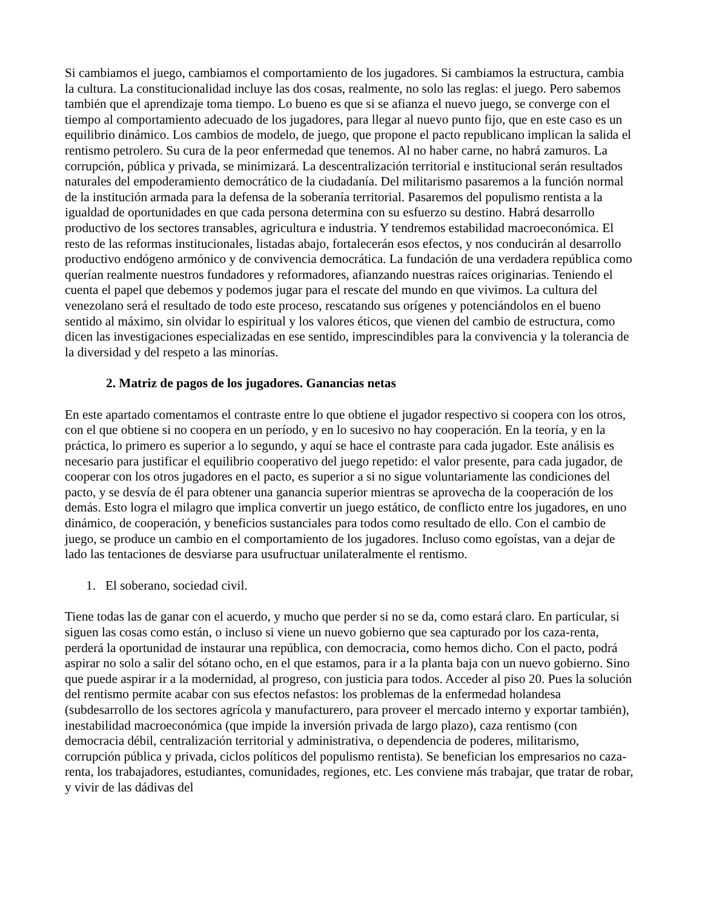Si cambiamos el juego, cambiamos el comportamiento de los jugadores. Si cambiamos la estructura, cambia la cultura. La constitucionalidad incluye las dos cosas, realmente, no solo las reglas: el juego. Pero sabemos también que el aprendizaje toma tiempo. Lo bueno es que si se afianza el nuevo juego, se converge con el tiempo al comportamiento adecuado de los jugadores, para llegar al nuevo punto fijo, que en este caso es un equilibrio dinámico. Los cambios de modelo, de juego, que propone el pacto republicano implican la salida el rentismo petrolero. Su cura de la peor enfermedad que tenemos. Al no haber carne, no habrá zamuros. La corrupción, pública y privada, se minimizará. La descentralización territorial e institucional serán resultados naturales del empoderamiento democrático de la ciudadanía. Del militarismo pasaremos a la función normal de la institución armada para la defensa de la soberanía territorial. Pasaremos del populismo rentista a la igualdad de oportunidades en que cada persona determina con su esfuerzo su destino. Habrá desarrollo productivo de los sectores transables, agricultura e industria. Y tendremos estabilidad macroeconómica. El resto de las reformas institucionales, listadas abajo, fortalecerán esos efectos, y nos conducirán al desarrollo productivo endógeno armónico y de convivencia democrática. La fundación de una verdadera república como querían realmente nuestros fundadores y reformadores, afianzando nuestras raíces originarias. Teniendo el cuenta el papel que debemos y podemos jugar para el rescate del mundo en que vivimos. La cultura del venezolano será el resultado de todo este proceso, rescatando sus orígenes y potenciándolos en el bueno sentido al máximo, sin olvidar lo espiritual y los valores éticos, que vienen del cambio de estructura, como dicen las investigaciones especializadas en ese sentido, imprescindibles para la convivencia y la tolerancia de la diversidad y del respeto a las minorías.
2. Matriz de pagos de los jugadores. Ganancias netas
En este apartado comentamos el contraste entre lo que obtiene el jugador respectivo si coopera con los otros, con el que obtiene si no coopera en un período, y en lo sucesivo no hay cooperación. En la teoría, y en la práctica, lo primero es superior a lo segundo, y aquí se hace el contraste para cada jugador. Este análisis es necesario para justificar el equilibrio cooperativo del juego repetido: el valor presente, para cada jugador, de cooperar con los otros jugadores en el pacto, es superior a si no sigue voluntariamente las condiciones del pacto, y se desvía de él para obtener una ganancia superior mientras se aprovecha de la cooperación de los demás. Esto logra el milagro que implica convertir un juego estático, de conflicto entre los jugadores, en uno dinámico, de cooperación, y beneficios sustanciales para todos como resultado de ello. Con el cambio de juego, se produce un cambio en el comportamiento de los jugadores. Incluso como egoístas, van a dejar de lado las tentaciones de desviarse para usufructuar unilateralmente el rentismo.
1. El soberano, sociedad civil.
Tiene todas las de ganar con el acuerdo, y mucho que perder si no se da, como estará claro. En particular, si siguen las cosas como están, o incluso si viene un nuevo gobierno que sea capturado por los caza-renta, perderá la oportunidad de instaurar una república, con democracia, como hemos dicho. Con el pacto, podrá aspirar no solo a salir del sótano ocho, en el que estamos, para ir a la planta baja con un nuevo gobierno. Sino que puede aspirar ir a la modernidad, al progreso, con justicia para todos. Acceder al piso 20. Pues la solución del rentismo permite acabar con sus efectos nefastos: los problemas de la enfermedad holandesa (subdesarrollo de los sectores agrícola y manufacturero, para proveer el mercado interno y exportar también), inestabilidad macroeconómica (que impide la inversión privada de largo plazo), caza rentismo (con democracia débil, centralización territorial y administrativa, o dependencia de poderes, militarismo, corrupción pública y privada, ciclos políticos del populismo rentista). Se benefician los empresarios no caza-renta, los trabajadores, estudiantes, comunidades, regiones, etc. Les conviene más trabajar, que tratar de robar, y vivir de las dádivas del